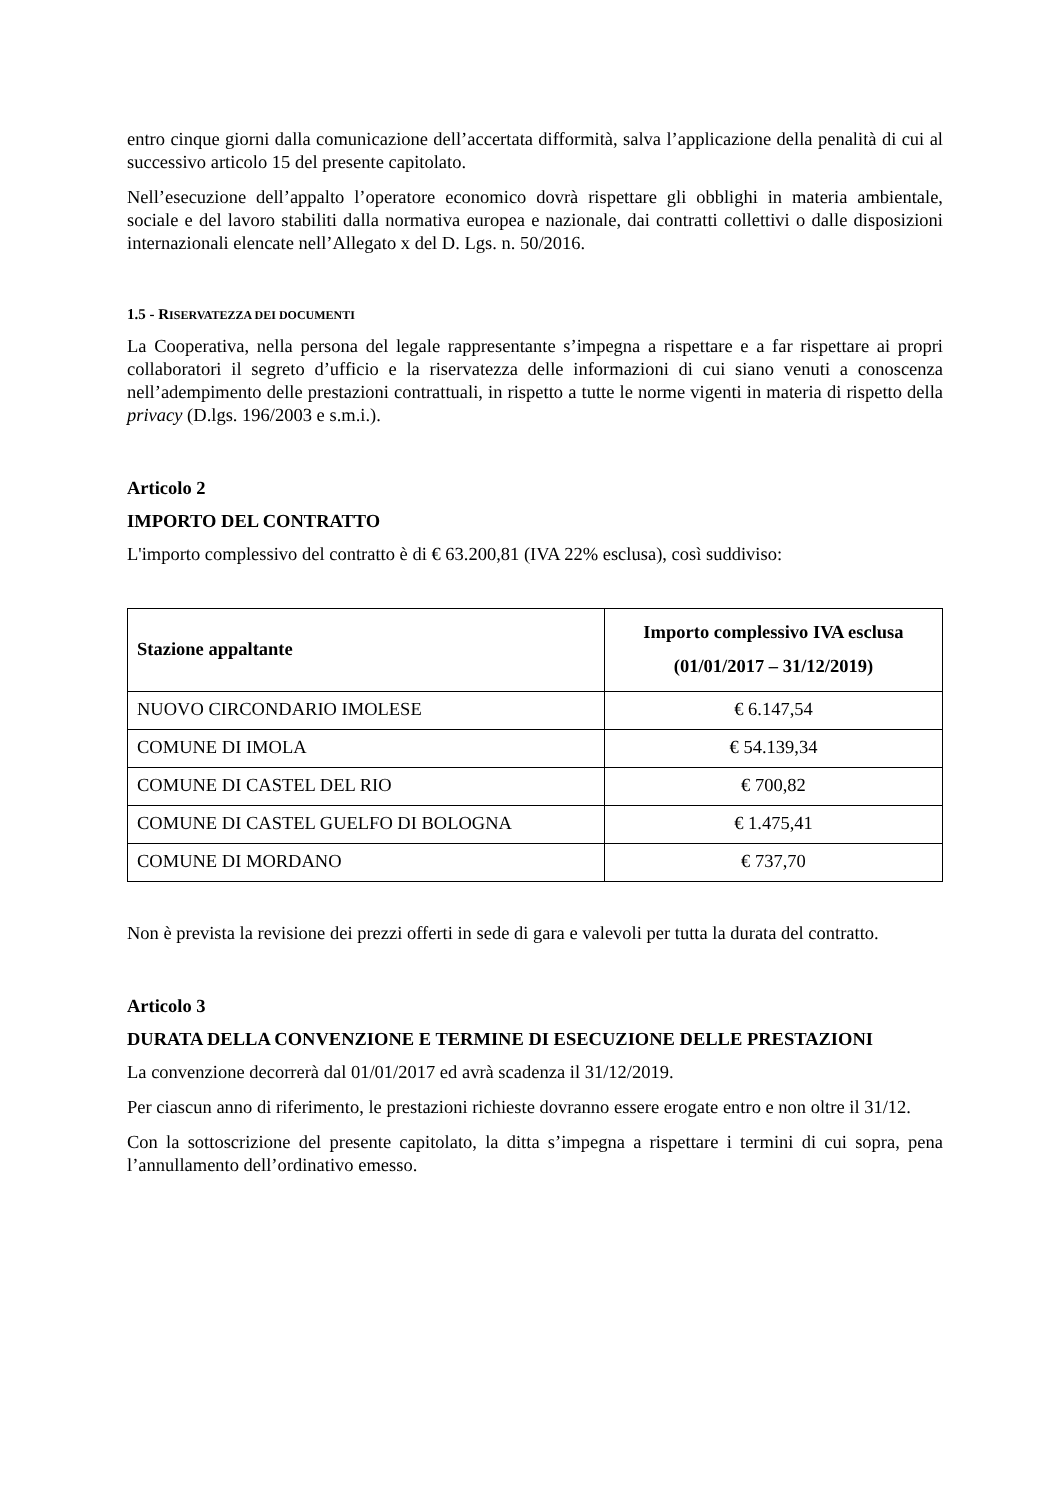entro cinque giorni dalla comunicazione dell’accertata difformità, salva l’applicazione della penalità di cui al successivo articolo 15 del presente capitolato.
Nell’esecuzione dell’appalto l’operatore economico dovrà rispettare gli obblighi in materia ambientale, sociale e del lavoro stabiliti dalla normativa europea e nazionale, dai contratti collettivi o dalle disposizioni internazionali elencate nell’Allegato x del D. Lgs. n. 50/2016.
1.5 - RISERVATEZZA DEI DOCUMENTI
La Cooperativa, nella persona del legale rappresentante s’impegna a rispettare e a far rispettare ai propri collaboratori il segreto d’ufficio e la riservatezza delle informazioni di cui siano venuti a conoscenza nell’adempimento delle prestazioni contrattuali, in rispetto a tutte le norme vigenti in materia di rispetto della privacy (D.lgs. 196/2003 e s.m.i.).
Articolo 2
IMPORTO DEL CONTRATTO
L'importo complessivo del contratto è di € 63.200,81 (IVA 22% esclusa), così suddiviso:
| Stazione appaltante | Importo complessivo IVA esclusa (01/01/2017 – 31/12/2019) |
| --- | --- |
| NUOVO CIRCONDARIO IMOLESE | € 6.147,54 |
| COMUNE DI IMOLA | € 54.139,34 |
| COMUNE DI CASTEL DEL RIO | € 700,82 |
| COMUNE DI CASTEL GUELFO DI BOLOGNA | € 1.475,41 |
| COMUNE DI MORDANO | € 737,70 |
Non è prevista la revisione dei prezzi offerti in sede di gara e valevoli per tutta la durata del contratto.
Articolo 3
DURATA DELLA CONVENZIONE E TERMINE DI ESECUZIONE DELLE PRESTAZIONI
La convenzione decorrerà dal 01/01/2017 ed avrà scadenza il 31/12/2019.
Per ciascun anno di riferimento, le prestazioni richieste dovranno essere erogate entro e non oltre il 31/12.
Con la sottoscrizione del presente capitolato, la ditta s’impegna a rispettare i termini di cui sopra, pena l’annullamento dell’ordinativo emesso.